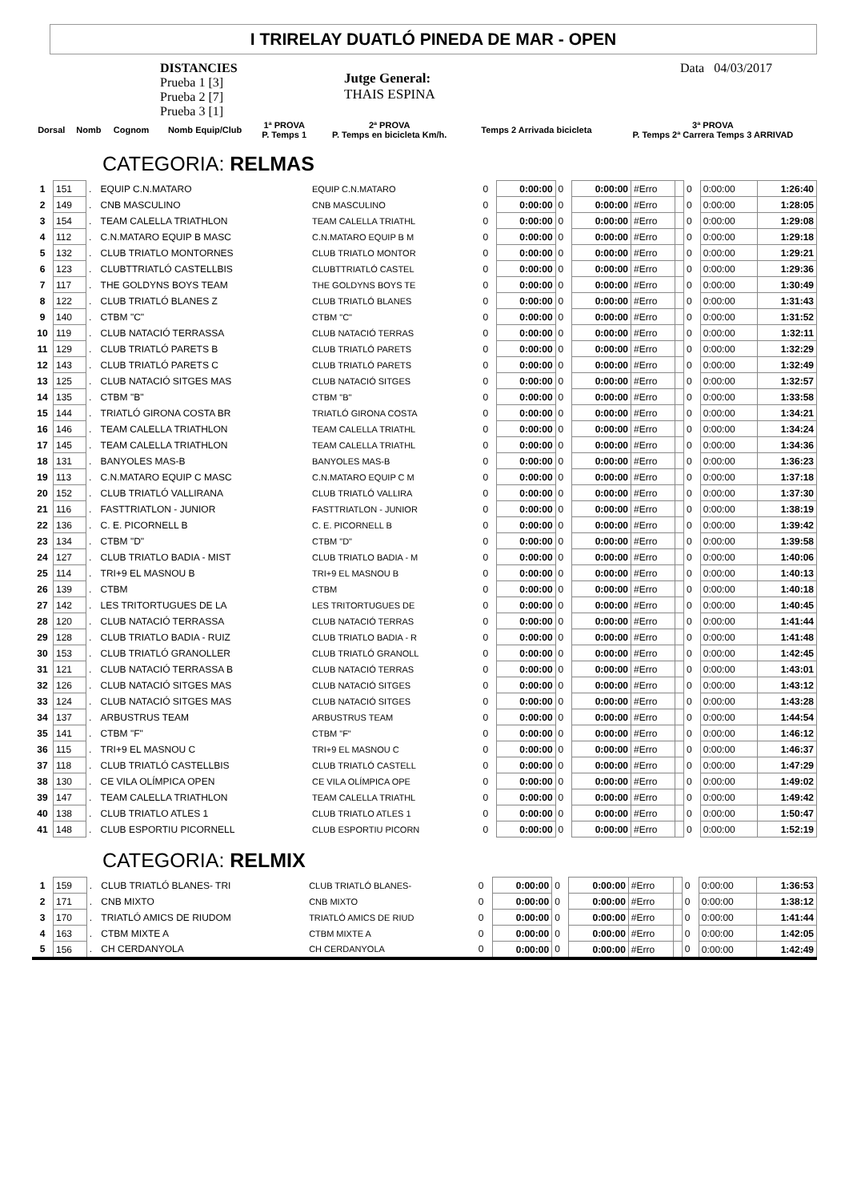I TRIRELAY DUATLÓ PINEDA DE MAR - OPEN
DISTANCIES
Prueba 1 [3]
Prueba 2 [7]
Prueba 3 [1]
Data 04/03/2017
Jutge General:
THAIS ESPINA
| Dorsal | Nomb | Cognom | Nomb Equip/Club | 1ª PROVA P. Temps 1 | 2ª PROVA P. Temps en bicicleta Km/h. | Temps 2 Arrivada bicicleta | 3ª PROVA P. Temps 2ª Carrera Temps 3 ARRIVAD |
CATEGORIA: RELMAS
| 1 | 151 | . | EQUIP C.N.MATARO | EQUIP C.N.MATARO | 0 | 0:00:00 | 0 | 0:00:00 | #Erro | | 0 | 0:00:00 | 1:26:40 |
| 2 | 149 | . | CNB MASCULINO | CNB MASCULINO | 0 | 0:00:00 | 0 | 0:00:00 | #Erro | | 0 | 0:00:00 | 1:28:05 |
| 3 | 154 | . | TEAM CALELLA TRIATHLON | TEAM CALELLA TRIATHL | 0 | 0:00:00 | 0 | 0:00:00 | #Erro | | 0 | 0:00:00 | 1:29:08 |
| 4 | 112 | . | C.N.MATARO EQUIP B MASC | C.N.MATARO EQUIP B M | 0 | 0:00:00 | 0 | 0:00:00 | #Erro | | 0 | 0:00:00 | 1:29:18 |
| 5 | 132 | . | CLUB TRIATLO MONTORNES | CLUB TRIATLO MONTOR | 0 | 0:00:00 | 0 | 0:00:00 | #Erro | | 0 | 0:00:00 | 1:29:21 |
| 6 | 123 | . | CLUBTTRIATLÓ CASTELLBIS | CLUBTTRIATLÓ CASTEL | 0 | 0:00:00 | 0 | 0:00:00 | #Erro | | 0 | 0:00:00 | 1:29:36 |
| 7 | 117 | . | THE GOLDYNS BOYS TEAM | THE GOLDYNS BOYS TE | 0 | 0:00:00 | 0 | 0:00:00 | #Erro | | 0 | 0:00:00 | 1:30:49 |
| 8 | 122 | . | CLUB TRIATLÓ BLANES Z | CLUB TRIATLÓ BLANES | 0 | 0:00:00 | 0 | 0:00:00 | #Erro | | 0 | 0:00:00 | 1:31:43 |
| 9 | 140 | . | CTBM "C" | CTBM "C" | 0 | 0:00:00 | 0 | 0:00:00 | #Erro | | 0 | 0:00:00 | 1:31:52 |
| 10 | 119 | . | CLUB NATACIÓ TERRASSA | CLUB NATACIÓ TERRAS | 0 | 0:00:00 | 0 | 0:00:00 | #Erro | | 0 | 0:00:00 | 1:32:11 |
| 11 | 129 | . | CLUB TRIATLÓ PARETS B | CLUB TRIATLÓ PARETS | 0 | 0:00:00 | 0 | 0:00:00 | #Erro | | 0 | 0:00:00 | 1:32:29 |
| 12 | 143 | . | CLUB TRIATLÓ PARETS C | CLUB TRIATLÓ PARETS | 0 | 0:00:00 | 0 | 0:00:00 | #Erro | | 0 | 0:00:00 | 1:32:49 |
| 13 | 125 | . | CLUB NATACIÓ SITGES MAS | CLUB NATACIÓ SITGES | 0 | 0:00:00 | 0 | 0:00:00 | #Erro | | 0 | 0:00:00 | 1:32:57 |
| 14 | 135 | . | CTBM "B" | CTBM "B" | 0 | 0:00:00 | 0 | 0:00:00 | #Erro | | 0 | 0:00:00 | 1:33:58 |
| 15 | 144 | . | TRIATLÓ GIRONA COSTA BR | TRIATLÓ GIRONA COSTA | 0 | 0:00:00 | 0 | 0:00:00 | #Erro | | 0 | 0:00:00 | 1:34:21 |
| 16 | 146 | . | TEAM CALELLA TRIATHLON | TEAM CALELLA TRIATHL | 0 | 0:00:00 | 0 | 0:00:00 | #Erro | | 0 | 0:00:00 | 1:34:24 |
| 17 | 145 | . | TEAM CALELLA TRIATHLON | TEAM CALELLA TRIATHL | 0 | 0:00:00 | 0 | 0:00:00 | #Erro | | 0 | 0:00:00 | 1:34:36 |
| 18 | 131 | . | BANYOLES MAS-B | BANYOLES MAS-B | 0 | 0:00:00 | 0 | 0:00:00 | #Erro | | 0 | 0:00:00 | 1:36:23 |
| 19 | 113 | . | C.N.MATARO EQUIP C MASC | C.N.MATARO EQUIP C M | 0 | 0:00:00 | 0 | 0:00:00 | #Erro | | 0 | 0:00:00 | 1:37:18 |
| 20 | 152 | . | CLUB TRIATLÓ VALLIRANA | CLUB TRIATLÓ VALLIRA | 0 | 0:00:00 | 0 | 0:00:00 | #Erro | | 0 | 0:00:00 | 1:37:30 |
| 21 | 116 | . | FASTTRIATLON - JUNIOR | FASTTRIATLON - JUNIOR | 0 | 0:00:00 | 0 | 0:00:00 | #Erro | | 0 | 0:00:00 | 1:38:19 |
| 22 | 136 | . | C. E. PICORNELL B | C. E. PICORNELL B | 0 | 0:00:00 | 0 | 0:00:00 | #Erro | | 0 | 0:00:00 | 1:39:42 |
| 23 | 134 | . | CTBM "D" | CTBM "D" | 0 | 0:00:00 | 0 | 0:00:00 | #Erro | | 0 | 0:00:00 | 1:39:58 |
| 24 | 127 | . | CLUB TRIATLO BADIA - MIST | CLUB TRIATLO BADIA - M | 0 | 0:00:00 | 0 | 0:00:00 | #Erro | | 0 | 0:00:00 | 1:40:06 |
| 25 | 114 | . | TRI+9 EL MASNOU B | TRI+9 EL MASNOU B | 0 | 0:00:00 | 0 | 0:00:00 | #Erro | | 0 | 0:00:00 | 1:40:13 |
| 26 | 139 | . | CTBM | CTBM | 0 | 0:00:00 | 0 | 0:00:00 | #Erro | | 0 | 0:00:00 | 1:40:18 |
| 27 | 142 | . | LES TRITORTUGUES DE LA | LES TRITORTUGUES DE | 0 | 0:00:00 | 0 | 0:00:00 | #Erro | | 0 | 0:00:00 | 1:40:45 |
| 28 | 120 | . | CLUB NATACIÓ TERRASSA | CLUB NATACIÓ TERRAS | 0 | 0:00:00 | 0 | 0:00:00 | #Erro | | 0 | 0:00:00 | 1:41:44 |
| 29 | 128 | . | CLUB TRIATLO BADIA - RUIZ | CLUB TRIATLO BADIA - R | 0 | 0:00:00 | 0 | 0:00:00 | #Erro | | 0 | 0:00:00 | 1:41:48 |
| 30 | 153 | . | CLUB TRIATLÓ GRANOLLER | CLUB TRIATLÓ GRANOLL | 0 | 0:00:00 | 0 | 0:00:00 | #Erro | | 0 | 0:00:00 | 1:42:45 |
| 31 | 121 | . | CLUB NATACIÓ TERRASSA B | CLUB NATACIÓ TERRAS | 0 | 0:00:00 | 0 | 0:00:00 | #Erro | | 0 | 0:00:00 | 1:43:01 |
| 32 | 126 | . | CLUB NATACIÓ SITGES MAS | CLUB NATACIÓ SITGES | 0 | 0:00:00 | 0 | 0:00:00 | #Erro | | 0 | 0:00:00 | 1:43:12 |
| 33 | 124 | . | CLUB NATACIÓ SITGES MAS | CLUB NATACIÓ SITGES | 0 | 0:00:00 | 0 | 0:00:00 | #Erro | | 0 | 0:00:00 | 1:43:28 |
| 34 | 137 | . | ARBUSTRUS TEAM | ARBUSTRUS TEAM | 0 | 0:00:00 | 0 | 0:00:00 | #Erro | | 0 | 0:00:00 | 1:44:54 |
| 35 | 141 | . | CTBM "F" | CTBM "F" | 0 | 0:00:00 | 0 | 0:00:00 | #Erro | | 0 | 0:00:00 | 1:46:12 |
| 36 | 115 | . | TRI+9 EL MASNOU C | TRI+9 EL MASNOU C | 0 | 0:00:00 | 0 | 0:00:00 | #Erro | | 0 | 0:00:00 | 1:46:37 |
| 37 | 118 | . | CLUB TRIATLÓ CASTELLBIS | CLUB TRIATLÓ CASTELL | 0 | 0:00:00 | 0 | 0:00:00 | #Erro | | 0 | 0:00:00 | 1:47:29 |
| 38 | 130 | . | CE VILA OLÍMPICA OPEN | CE VILA OLÍMPICA OPE | 0 | 0:00:00 | 0 | 0:00:00 | #Erro | | 0 | 0:00:00 | 1:49:02 |
| 39 | 147 | . | TEAM CALELLA TRIATHLON | TEAM CALELLA TRIATHL | 0 | 0:00:00 | 0 | 0:00:00 | #Erro | | 0 | 0:00:00 | 1:49:42 |
| 40 | 138 | . | CLUB TRIATLO ATLES 1 | CLUB TRIATLO ATLES 1 | 0 | 0:00:00 | 0 | 0:00:00 | #Erro | | 0 | 0:00:00 | 1:50:47 |
| 41 | 148 | . | CLUB ESPORTIU PICORNELL | CLUB ESPORTIU PICORN | 0 | 0:00:00 | 0 | 0:00:00 | #Erro | | 0 | 0:00:00 | 1:52:19 |
CATEGORIA: RELMIX
| 1 | 159 | . | CLUB TRIATLÓ BLANES- TRI | CLUB TRIATLÓ BLANES- | 0 | 0:00:00 | 0 | 0:00:00 | #Erro | | 0 | 0:00:00 | 1:36:53 |
| 2 | 171 | . | CNB MIXTO | CNB MIXTO | 0 | 0:00:00 | 0 | 0:00:00 | #Erro | | 0 | 0:00:00 | 1:38:12 |
| 3 | 170 | . | TRIATLÓ AMICS DE RIUDOM | TRIATLÓ AMICS DE RIUD | 0 | 0:00:00 | 0 | 0:00:00 | #Erro | | 0 | 0:00:00 | 1:41:44 |
| 4 | 163 | . | CTBM MIXTE A | CTBM MIXTE A | 0 | 0:00:00 | 0 | 0:00:00 | #Erro | | 0 | 0:00:00 | 1:42:05 |
| 5 | 156 | . | CH CERDANYOLA | CH CERDANYOLA | 0 | 0:00:00 | 0 | 0:00:00 | #Erro | | 0 | 0:00:00 | 1:42:49 |